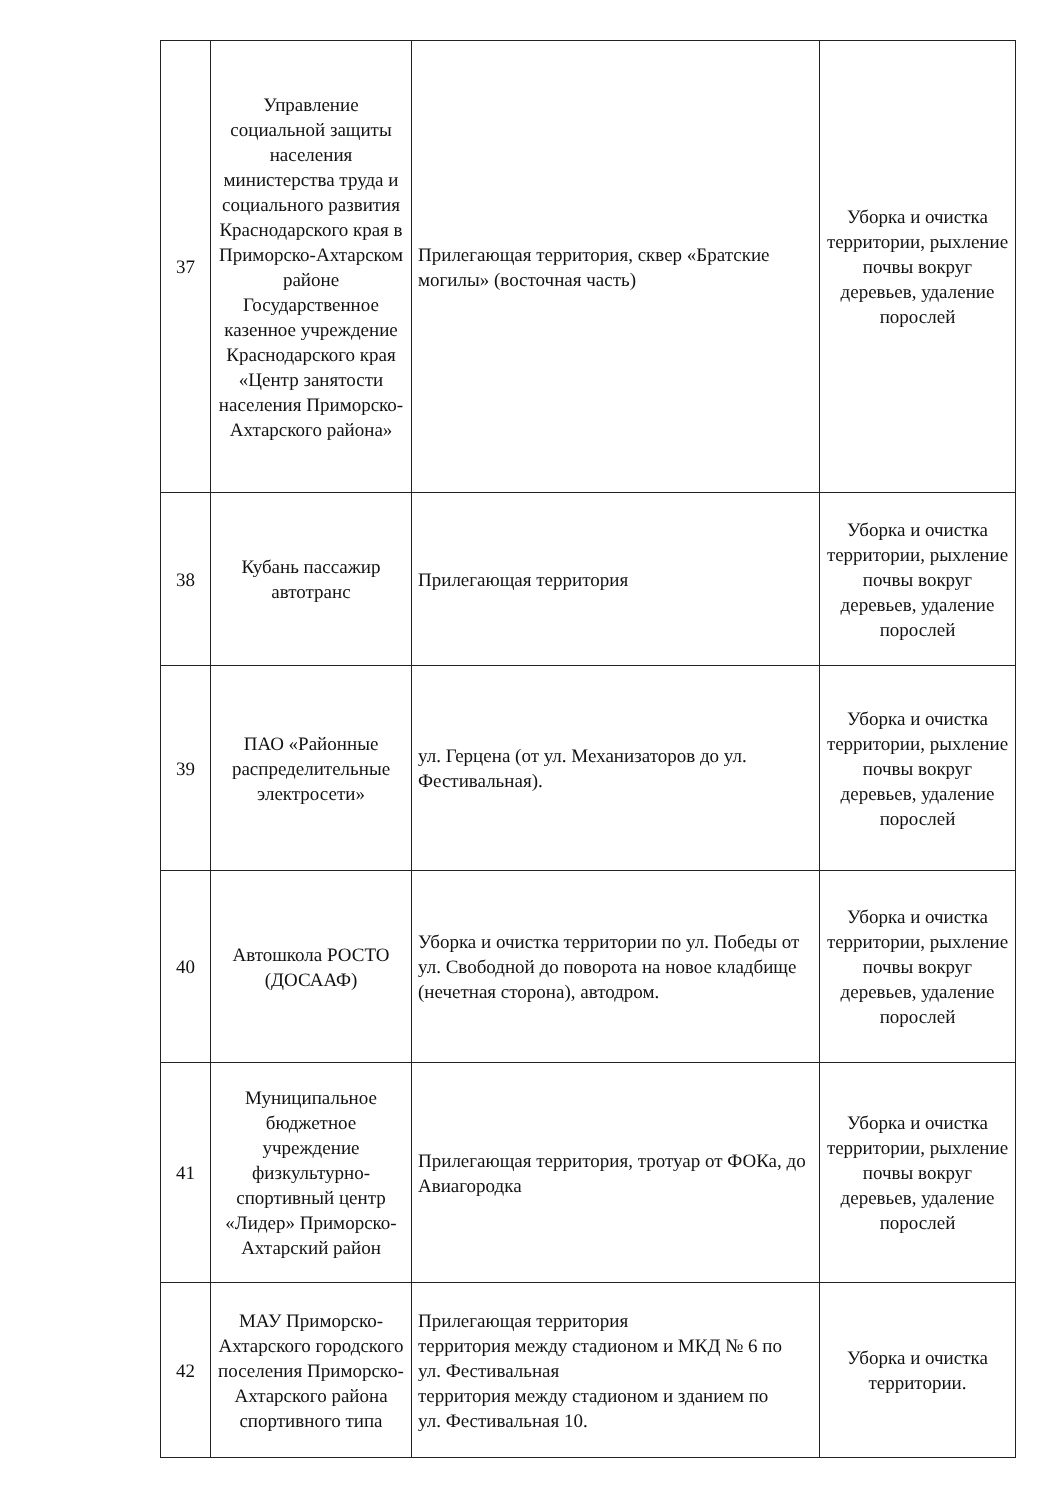| 37 | Управление социальной защиты населения министерства труда и социального развития Краснодарского края в Приморско-Ахтарском районе Государственное казенное учреждение Краснодарского края «Центр занятости населения Приморско-Ахтарского района» | Прилегающая территория, сквер «Братские могилы» (восточная часть) | Уборка и очистка территории, рыхление почвы вокруг деревьев, удаление порослей |
| 38 | Кубань пассажир автотранс | Прилегающая территория | Уборка и очистка территории, рыхление почвы вокруг деревьев, удаление порослей |
| 39 | ПАО «Районные распределительные электросети» | ул. Герцена (от ул. Механизаторов до ул. Фестивальная). | Уборка и очистка территории, рыхление почвы вокруг деревьев, удаление порослей |
| 40 | Автошкола РОСТО (ДОСААФ) | Уборка и очистка территории по ул. Победы от ул. Свободной до поворота на новое кладбище (нечетная сторона), автодром. | Уборка и очистка территории, рыхление почвы вокруг деревьев, удаление порослей |
| 41 | Муниципальное бюджетное учреждение физкультурно-спортивный центр «Лидер» Приморско-Ахтарский район | Прилегающая территория, тротуар от ФОКа, до Авиагородка | Уборка и очистка территории, рыхление почвы вокруг деревьев, удаление порослей |
| 42 | МАУ Приморско-Ахтарского городского поселения Приморско-Ахтарского района спортивного типа | Прилегающая территория территория между стадионом и МКД № 6 по ул. Фестивальная территория между стадионом и зданием по ул. Фестивальная 10. | Уборка и очистка территории. |